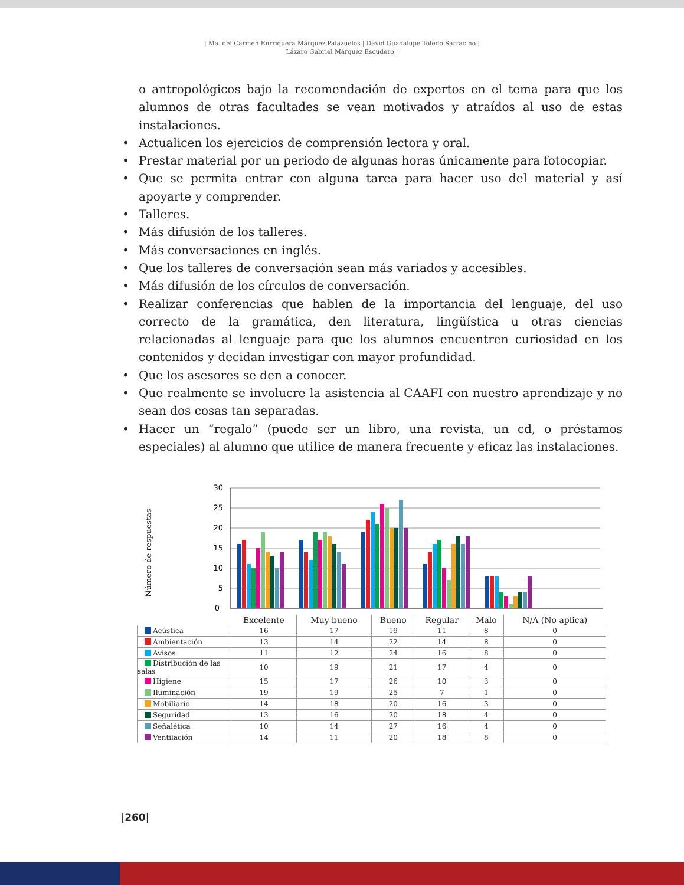| Ma. del Carmen Enrriquera Márquez Palazuelos | David Guadalupe Toledo Sarracino |
Lázaro Gabriel Márquez Escudero |
o antropológicos bajo la recomendación de expertos en el tema para que los alumnos de otras facultades se vean motivados y atraídos al uso de estas instalaciones.
• Actualicen los ejercicios de comprensión lectora y oral.
• Prestar material por un periodo de algunas horas únicamente para fotocopiar.
• Que se permita entrar con alguna tarea para hacer uso del material y así apoyarte y comprender.
• Talleres.
• Más difusión de los talleres.
• Más conversaciones en inglés.
• Que los talleres de conversación sean más variados y accesibles.
• Más difusión de los círculos de conversación.
• Realizar conferencias que hablen de la importancia del lenguaje, del uso correcto de la gramática, den literatura, lingüística u otras ciencias relacionadas al lenguaje para que los alumnos encuentren curiosidad en los contenidos y decidan investigar con mayor profundidad.
• Que los asesores se den a conocer.
• Que realmente se involucre la asistencia al CAAFI con nuestro aprendizaje y no sean dos cosas tan separadas.
• Hacer un “regalo” (puede ser un libro, una revista, un cd, o préstamos especiales) al alumno que utilice de manera frecuente y eficaz las instalaciones.
Número de respuestas
30
25
20
15
10
5
0
| | Excelente | Muy bueno | Bueno | Regular | Malo | N/A (No aplica) |
| --- | --- | --- | --- | --- | --- | --- |
| Acústica | 16 | 17 | 19 | 11 | 8 | 0 |
| Ambientación | 13 | 14 | 22 | 14 | 8 | 0 |
| Avisos | 11 | 12 | 24 | 16 | 8 | 0 |
| Distribución de las salas | 10 | 19 | 21 | 17 | 4 | 0 |
| Higiene | 15 | 17 | 26 | 10 | 3 | 0 |
| Iluminación | 19 | 19 | 25 | 7 | 1 | 0 |
| Mobiliario | 14 | 18 | 20 | 16 | 3 | 0 |
| Seguridad | 13 | 16 | 20 | 18 | 4 | 0 |
| Señalética | 10 | 14 | 27 | 16 | 4 | 0 |
| Ventilación | 14 | 11 | 20 | 18 | 8 | 0 |
|260|